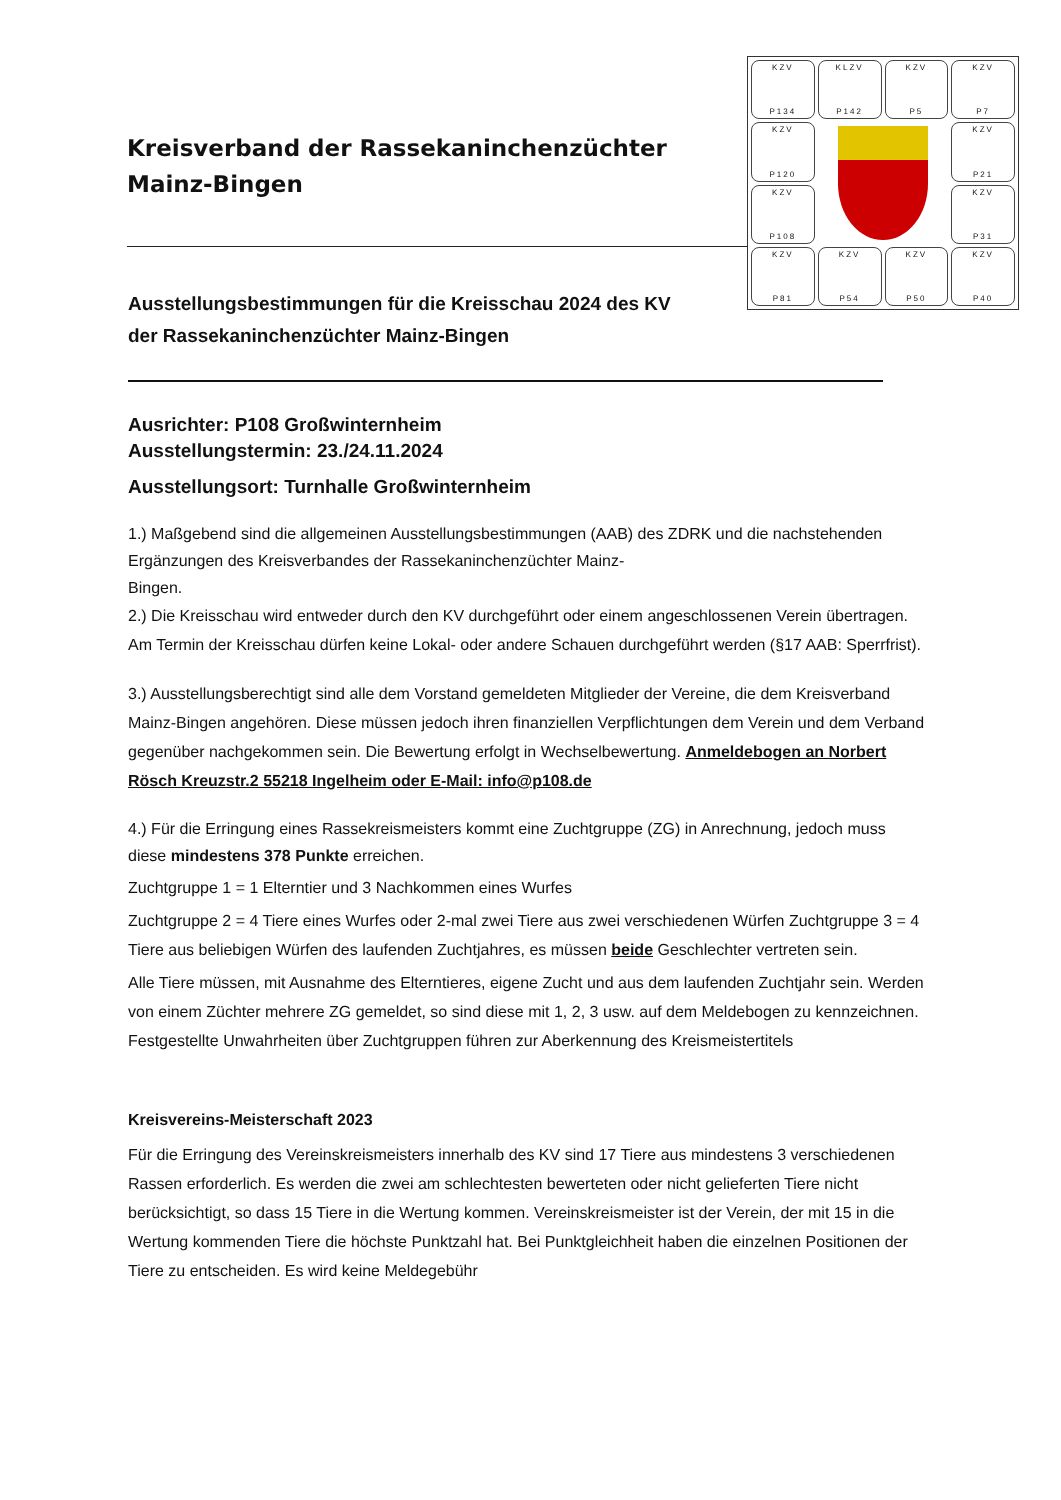KZV
P134
KLZV
P142
KZV
P5
KZV
P7
KZV
P120
KZV
P21
KZV
P108
KZV
P31
KZV
P81
KZV
P54
KZV
P50
KZV
P40
Kreisverband der Rassekaninchenzüchter
Mainz-Bingen
Ausstellungsbestimmungen für die Kreisschau 2024 des KV
der Rassekaninchenzüchter Mainz-Bingen
Ausrichter: P108 Großwinternheim
Ausstellungstermin: 23./24.11.2024
Ausstellungsort: Turnhalle Großwinternheim
1.) Maßgebend sind die allgemeinen Ausstellungsbestimmungen (AAB) des ZDRK und die nachstehenden Ergänzungen des Kreisverbandes der Rassekaninchenzüchter Mainz-
Bingen.
2.) Die Kreisschau wird entweder durch den KV durchgeführt oder einem angeschlossenen Verein übertragen. Am Termin der Kreisschau dürfen keine Lokal- oder andere Schauen durchgeführt werden (§17 AAB: Sperrfrist).
3.) Ausstellungsberechtigt sind alle dem Vorstand gemeldeten Mitglieder der Vereine, die dem Kreisverband Mainz-Bingen angehören. Diese müssen jedoch ihren finanziellen Verpflichtungen dem Verein und dem Verband gegenüber nachgekommen sein. Die Bewertung erfolgt in Wechselbewertung. Anmeldebogen an Norbert Rösch Kreuzstr.2 55218 Ingelheim oder E-Mail: info@p108.de
4.) Für die Erringung eines Rassekreismeisters kommt eine Zuchtgruppe (ZG) in Anrechnung, jedoch muss diese mindestens 378 Punkte erreichen.
Zuchtgruppe 1 = 1 Elterntier und 3 Nachkommen eines Wurfes
Zuchtgruppe 2 = 4 Tiere eines Wurfes oder 2-mal zwei Tiere aus zwei verschiedenen Würfen Zuchtgruppe 3 = 4 Tiere aus beliebigen Würfen des laufenden Zuchtjahres, es müssen beide Geschlechter vertreten sein.
Alle Tiere müssen, mit Ausnahme des Elterntieres, eigene Zucht und aus dem laufenden Zuchtjahr sein. Werden von einem Züchter mehrere ZG gemeldet, so sind diese mit 1, 2, 3 usw. auf dem Meldebogen zu kennzeichnen. Festgestellte Unwahrheiten über Zuchtgruppen führen zur Aberkennung des Kreismeistertitels
Kreisvereins-Meisterschaft 2023
Für die Erringung des Vereinskreismeisters innerhalb des KV sind 17 Tiere aus mindestens 3 verschiedenen Rassen erforderlich. Es werden die zwei am schlechtesten bewerteten oder nicht gelieferten Tiere nicht berücksichtigt, so dass 15 Tiere in die Wertung kommen. Vereinskreismeister ist der Verein, der mit 15 in die Wertung kommenden Tiere die höchste Punktzahl hat. Bei Punktgleichheit haben die einzelnen Positionen der Tiere zu entscheiden. Es wird keine Meldegebühr